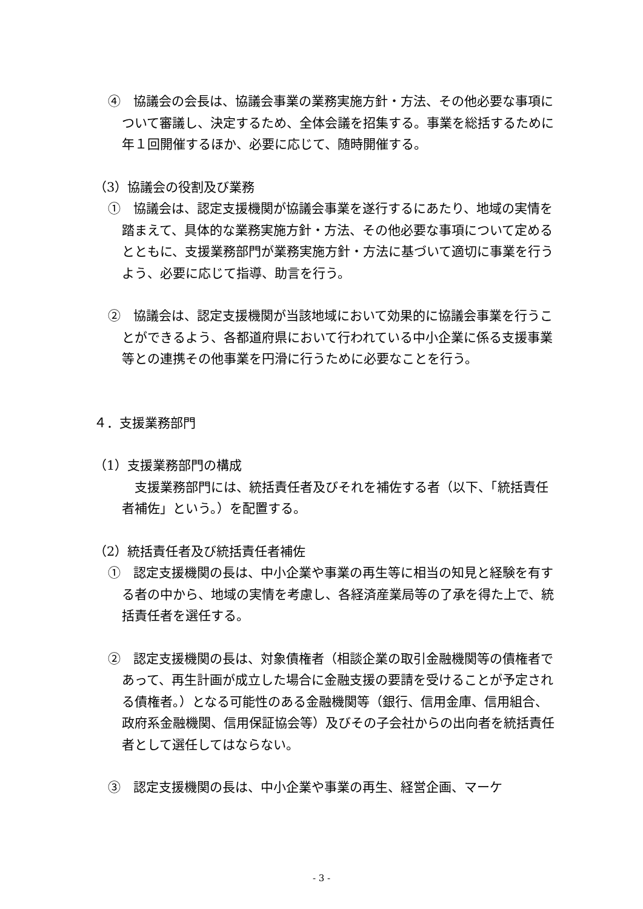④　協議会の会長は、協議会事業の業務実施方針・方法、その他必要な事項について審議し、決定するため、全体会議を招集する。事業を総括するために年１回開催するほか、必要に応じて、随時開催する。
（3）協議会の役割及び業務
①　協議会は、認定支援機関が協議会事業を遂行するにあたり、地域の実情を踏まえて、具体的な業務実施方針・方法、その他必要な事項について定めるとともに、支援業務部門が業務実施方針・方法に基づいて適切に事業を行うよう、必要に応じて指導、助言を行う。
②　協議会は、認定支援機関が当該地域において効果的に協議会事業を行うことができるよう、各都道府県において行われている中小企業に係る支援事業等との連携その他事業を円滑に行うために必要なことを行う。
４．支援業務部門
（1）支援業務部門の構成
　支援業務部門には、統括責任者及びそれを補佐する者（以下、「統括責任者補佐」という。）を配置する。
（2）統括責任者及び統括責任者補佐
①　認定支援機関の長は、中小企業や事業の再生等に相当の知見と経験を有する者の中から、地域の実情を考慮し、各経済産業局等の了承を得た上で、統括責任者を選任する。
②　認定支援機関の長は、対象債権者（相談企業の取引金融機関等の債権者であって、再生計画が成立した場合に金融支援の要請を受けることが予定される債権者。）となる可能性のある金融機関等（銀行、信用金庫、信用組合、政府系金融機関、信用保証協会等）及びその子会社からの出向者を統括責任者として選任してはならない。
③　認定支援機関の長は、中小企業や事業の再生、経営企画、マーケ
- 3 -